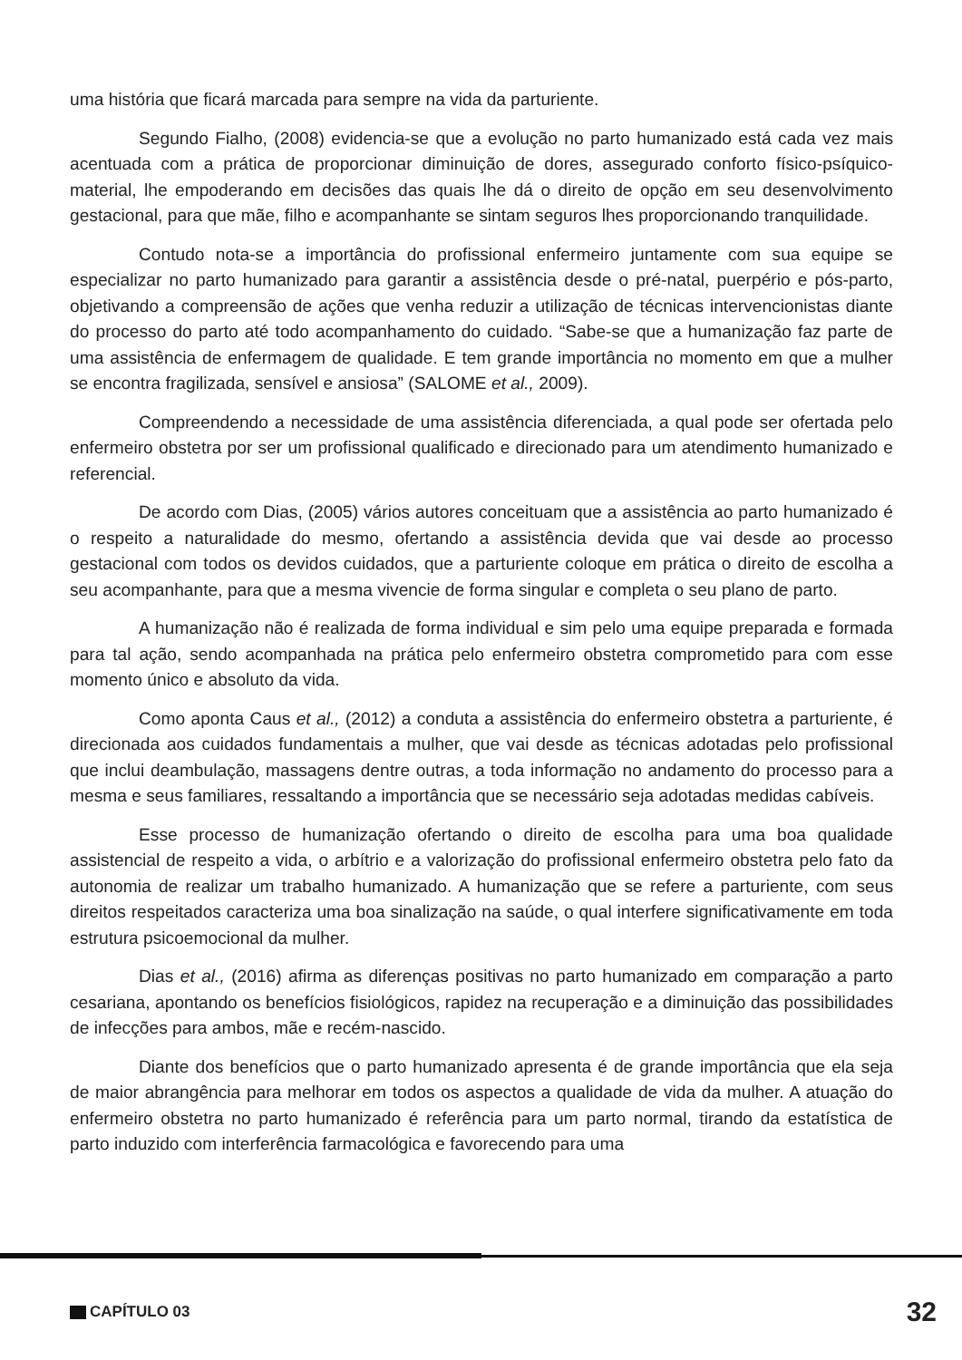uma história que ficará marcada para sempre na vida da parturiente.
Segundo Fialho, (2008) evidencia-se que a evolução no parto humanizado está cada vez mais acentuada com a prática de proporcionar diminuição de dores, assegurado conforto físico-psíquico-material, lhe empoderando em decisões das quais lhe dá o direito de opção em seu desenvolvimento gestacional, para que mãe, filho e acompanhante se sintam seguros lhes proporcionando tranquilidade.
Contudo nota-se a importância do profissional enfermeiro juntamente com sua equipe se especializar no parto humanizado para garantir a assistência desde o pré-natal, puerpério e pós-parto, objetivando a compreensão de ações que venha reduzir a utilização de técnicas intervencionistas diante do processo do parto até todo acompanhamento do cuidado. “Sabe-se que a humanização faz parte de uma assistência de enfermagem de qualidade. E tem grande importância no momento em que a mulher se encontra fragilizada, sensível e ansiosa” (SALOME et al., 2009).
Compreendendo a necessidade de uma assistência diferenciada, a qual pode ser ofertada pelo enfermeiro obstetra por ser um profissional qualificado e direcionado para um atendimento humanizado e referencial.
De acordo com Dias, (2005) vários autores conceituam que a assistência ao parto humanizado é o respeito a naturalidade do mesmo, ofertando a assistência devida que vai desde ao processo gestacional com todos os devidos cuidados, que a parturiente coloque em prática o direito de escolha a seu acompanhante, para que a mesma vivencie de forma singular e completa o seu plano de parto.
A humanização não é realizada de forma individual e sim pelo uma equipe preparada e formada para tal ação, sendo acompanhada na prática pelo enfermeiro obstetra comprometido para com esse momento único e absoluto da vida.
Como aponta Caus et al., (2012) a conduta a assistência do enfermeiro obstetra a parturiente, é direcionada aos cuidados fundamentais a mulher, que vai desde as técnicas adotadas pelo profissional que inclui deambulação, massagens dentre outras, a toda informação no andamento do processo para a mesma e seus familiares, ressaltando a importância que se necessário seja adotadas medidas cabíveis.
Esse processo de humanização ofertando o direito de escolha para uma boa qualidade assistencial de respeito a vida, o arbítrio e a valorização do profissional enfermeiro obstetra pelo fato da autonomia de realizar um trabalho humanizado. A humanização que se refere a parturiente, com seus direitos respeitados caracteriza uma boa sinalização na saúde, o qual interfere significativamente em toda estrutura psicoemocional da mulher.
Dias et al., (2016) afirma as diferenças positivas no parto humanizado em comparação a parto cesariana, apontando os benefícios fisiológicos, rapidez na recuperação e a diminuição das possibilidades de infecções para ambos, mãe e recém-nascido.
Diante dos benefícios que o parto humanizado apresenta é de grande importância que ela seja de maior abrangência para melhorar em todos os aspectos a qualidade de vida da mulher. A atuação do enfermeiro obstetra no parto humanizado é referência para um parto normal, tirando da estatística de parto induzido com interferência farmacológica e favorecendo para uma
CAPÍTULO 03 32